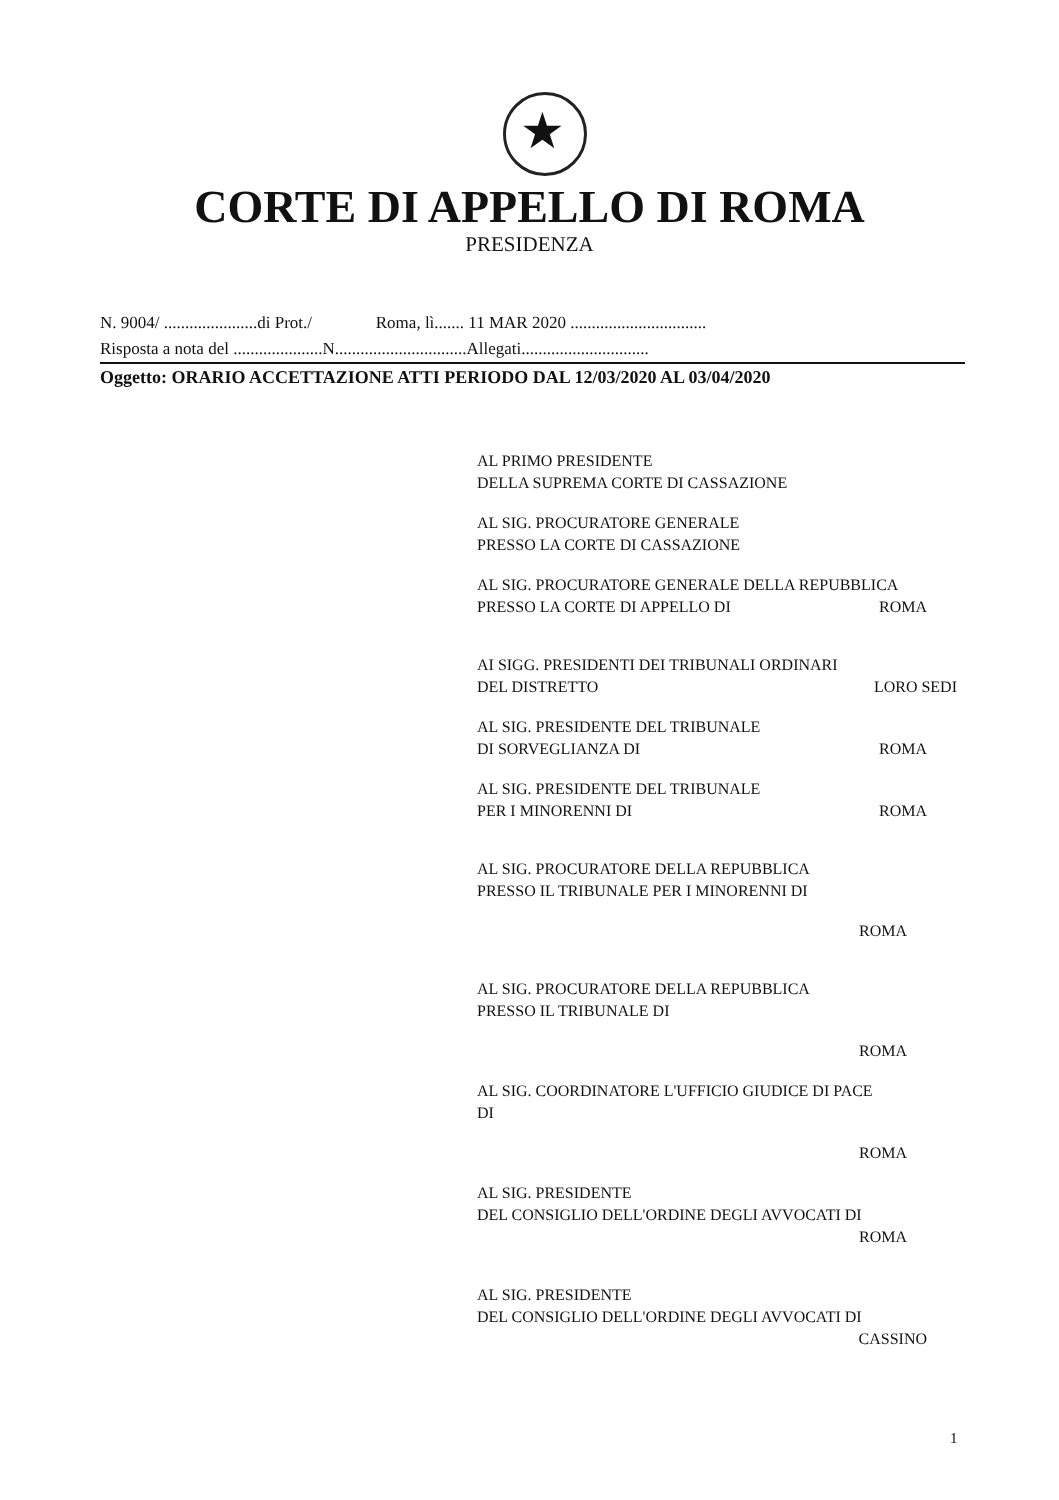★
CORTE DI APPELLO DI ROMA
PRESIDENZA
N. 9004/ ......................di Prot./ Roma, lì....... 11 MAR 2020 ................................
Risposta a nota del .....................N...............................Allegati..............................
Oggetto: ORARIO ACCETTAZIONE ATTI PERIODO DAL 12/03/2020 AL 03/04/2020
AL PRIMO PRESIDENTE
DELLA SUPREMA CORTE DI CASSAZIONE
AL SIG. PROCURATORE GENERALE
PRESSO LA CORTE DI CASSAZIONE
AL SIG. PROCURATORE GENERALE DELLA REPUBBLICA
PRESSO LA CORTE DI APPELLO DI ROMA
AI SIGG. PRESIDENTI DEI TRIBUNALI ORDINARI
DEL DISTRETTO LORO SEDI
AL SIG. PRESIDENTE DEL TRIBUNALE
DI SORVEGLIANZA DI ROMA
AL SIG. PRESIDENTE DEL TRIBUNALE
PER I MINORENNI DI ROMA
AL SIG. PROCURATORE DELLA REPUBBLICA
PRESSO IL TRIBUNALE PER I MINORENNI DI
ROMA
AL SIG. PROCURATORE DELLA REPUBBLICA
PRESSO IL TRIBUNALE DI
ROMA
AL SIG. COORDINATORE L'UFFICIO GIUDICE DI PACE
DI
ROMA
AL SIG. PRESIDENTE
DEL CONSIGLIO DELL'ORDINE DEGLI AVVOCATI DI
ROMA
AL SIG. PRESIDENTE
DEL CONSIGLIO DELL'ORDINE DEGLI AVVOCATI DI
CASSINO
1